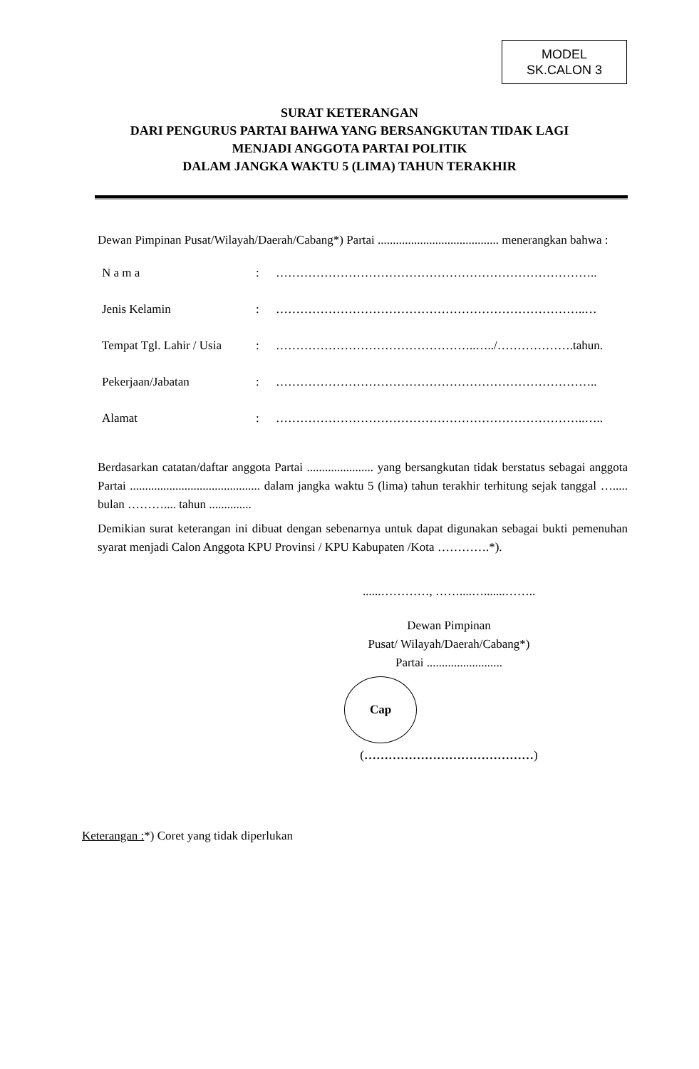MODEL
SK.CALON 3
SURAT KETERANGAN
DARI PENGURUS PARTAI BAHWA YANG BERSANGKUTAN TIDAK LAGI
MENJADI ANGGOTA PARTAI POLITIK
DALAM JANGKA WAKTU 5 (LIMA) TAHUN TERAKHIR
Dewan Pimpinan Pusat/Wilayah/Daerah/Cabang*) Partai ........................................ menerangkan bahwa :
| N a m a | : | …………………………………………………………………….. |
| Jenis Kelamin | : | …………………………………………………………………..… |
| Tempat Tgl. Lahir / Usia | : | …………………………………………..…../……………….tahun. |
| Pekerjaan/Jabatan | : | …………………………………………………………………….. |
| Alamat | : | …………………………………………………………………..….. |
Berdasarkan catatan/daftar anggota Partai ...................... yang bersangkutan tidak berstatus sebagai anggota Partai ........................................... dalam jangka waktu 5 (lima) tahun terakhir terhitung sejak tanggal …..... bulan ……….... tahun ..............
Demikian surat keterangan ini dibuat dengan sebenarnya untuk dapat digunakan sebagai bukti pemenuhan syarat menjadi Calon Anggota KPU Provinsi / KPU Kabupaten /Kota ………….*).
......…………, ……....….......……..
Dewan Pimpinan
Pusat/ Wilayah/Daerah/Cabang*)
Partai .........................
Cap
(……………………………………)
Keterangan :*) Coret yang tidak diperlukan